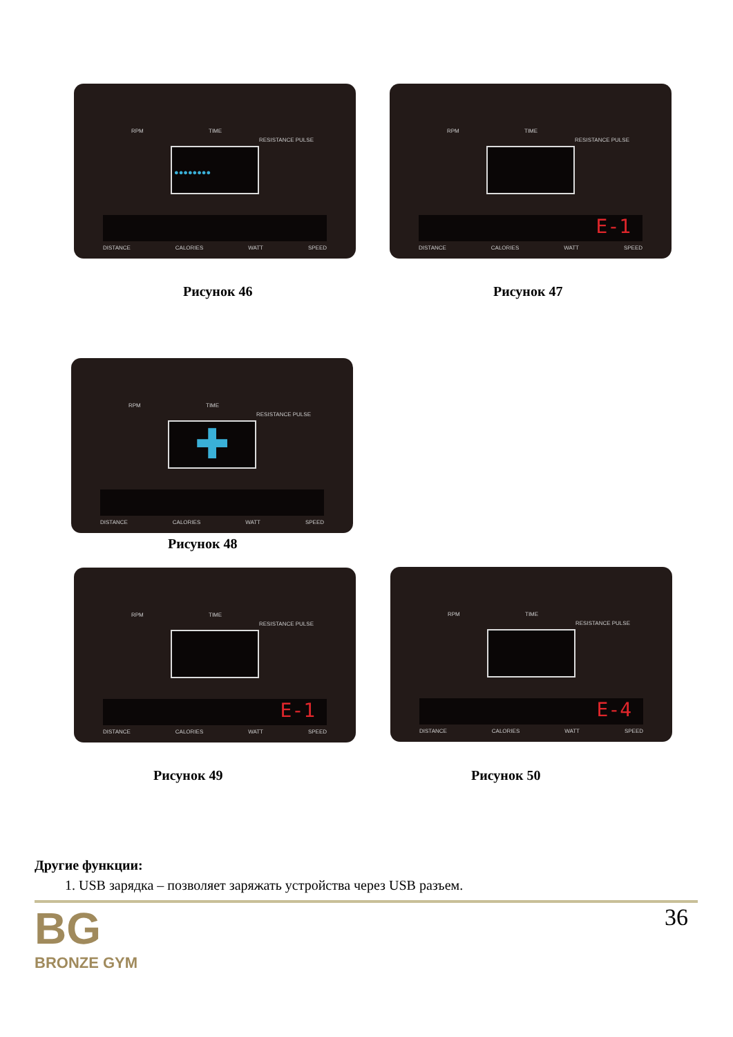RPM TIME
RESISTANCE PULSE
●●●●●●●●
DISTANCE CALORIES WATT SPEED
Рисунок 46
RPM TIME
RESISTANCE PULSE
E-1
DISTANCE CALORIES WATT SPEED
Рисунок 47
RPM TIME
RESISTANCE PULSE
✚
DISTANCE CALORIES WATT SPEED
Рисунок 48
RPM TIME
RESISTANCE PULSE
E-1
DISTANCE CALORIES WATT SPEED
RPM TIME
RESISTANCE PULSE
E-4
DISTANCE CALORIES WATT SPEED
Рисунок 49 Рисунок 50
Другие функции:
1. USB зарядка – позволяет заряжать устройства через USB разъем.
BG
BRONZE GYM
36